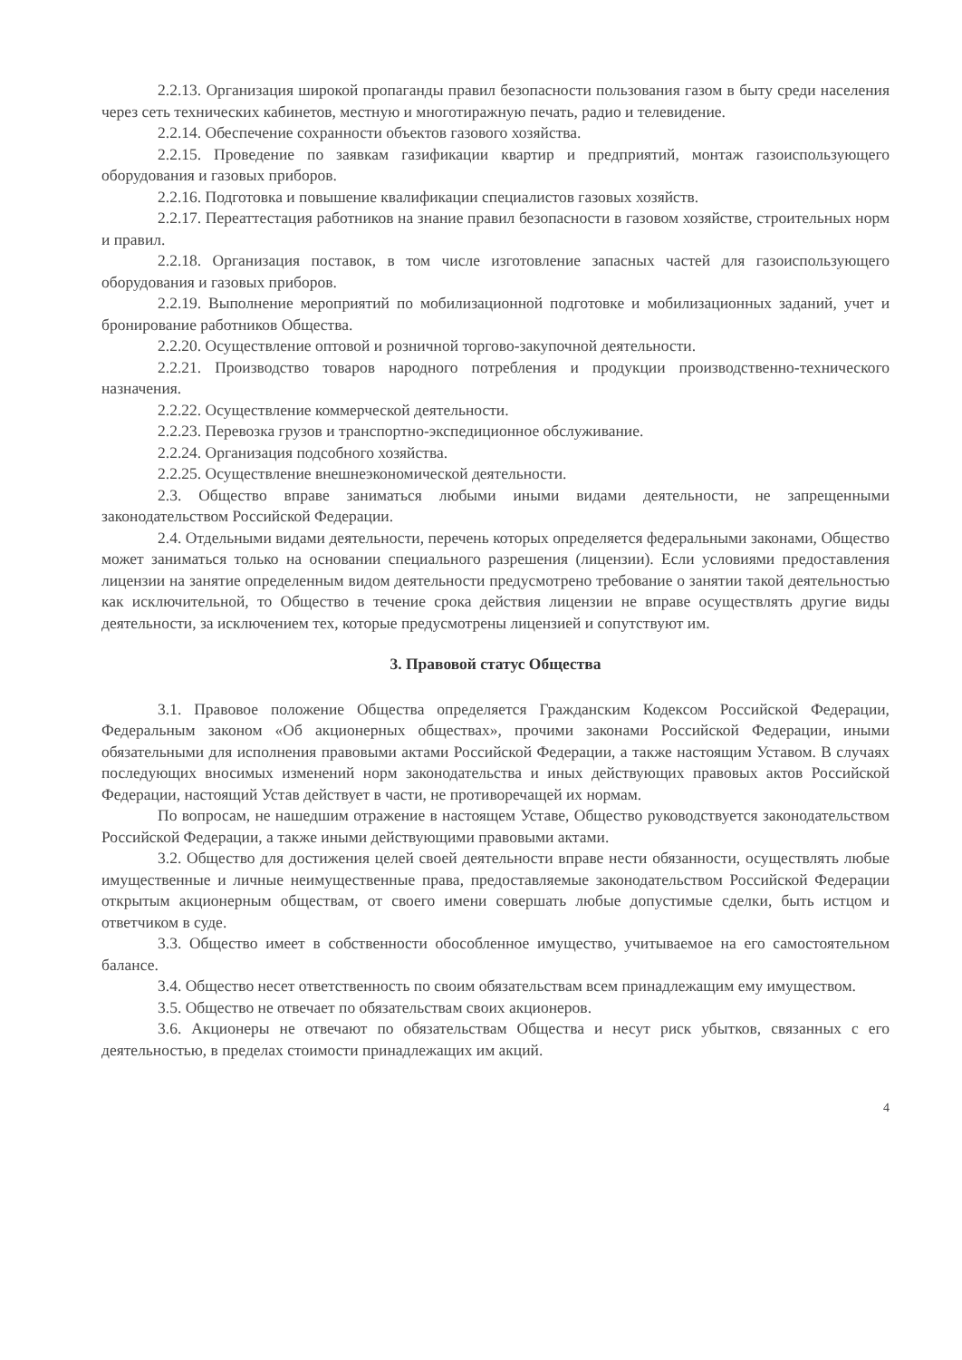2.2.13. Организация широкой пропаганды правил безопасности пользования газом в быту среди населения через сеть технических кабинетов, местную и многотиражную печать, радио и телевидение.
2.2.14. Обеспечение сохранности объектов газового хозяйства.
2.2.15. Проведение по заявкам газификации квартир и предприятий, монтаж газоиспользующего оборудования и газовых приборов.
2.2.16. Подготовка и повышение квалификации специалистов газовых хозяйств.
2.2.17. Переаттестация работников на знание правил безопасности в газовом хозяйстве, строительных норм и правил.
2.2.18. Организация поставок, в том числе изготовление запасных частей для газоиспользующего оборудования и газовых приборов.
2.2.19. Выполнение мероприятий по мобилизационной подготовке и мобилизационных заданий, учет и бронирование работников Общества.
2.2.20. Осуществление оптовой и розничной торгово-закупочной деятельности.
2.2.21. Производство товаров народного потребления и продукции производственно-технического назначения.
2.2.22. Осуществление коммерческой деятельности.
2.2.23. Перевозка грузов и транспортно-экспедиционное обслуживание.
2.2.24. Организация подсобного хозяйства.
2.2.25. Осуществление внешнеэкономической деятельности.
2.3. Общество вправе заниматься любыми иными видами деятельности, не запрещенными законодательством Российской Федерации.
2.4. Отдельными видами деятельности, перечень которых определяется федеральными законами, Общество может заниматься только на основании специального разрешения (лицензии). Если условиями предоставления лицензии на занятие определенным видом деятельности предусмотрено требование о занятии такой деятельностью как исключительной, то Общество в течение срока действия лицензии не вправе осуществлять другие виды деятельности, за исключением тех, которые предусмотрены лицензией и сопутствуют им.
3. Правовой статус Общества
3.1. Правовое положение Общества определяется Гражданским Кодексом Российской Федерации, Федеральным законом «Об акционерных обществах», прочими законами Российской Федерации, иными обязательными для исполнения правовыми актами Российской Федерации, а также настоящим Уставом. В случаях последующих вносимых изменений норм законодательства и иных действующих правовых актов Российской Федерации, настоящий Устав действует в части, не противоречащей их нормам.
По вопросам, не нашедшим отражение в настоящем Уставе, Общество руководствуется законодательством Российской Федерации, а также иными действующими правовыми актами.
3.2. Общество для достижения целей своей деятельности вправе нести обязанности, осуществлять любые имущественные и личные неимущественные права, предоставляемые законодательством Российской Федерации открытым акционерным обществам, от своего имени совершать любые допустимые сделки, быть истцом и ответчиком в суде.
3.3. Общество имеет в собственности обособленное имущество, учитываемое на его самостоятельном балансе.
3.4. Общество несет ответственность по своим обязательствам всем принадлежащим ему имуществом.
3.5. Общество не отвечает по обязательствам своих акционеров.
3.6. Акционеры не отвечают по обязательствам Общества и несут риск убытков, связанных с его деятельностью, в пределах стоимости принадлежащих им акций.
4